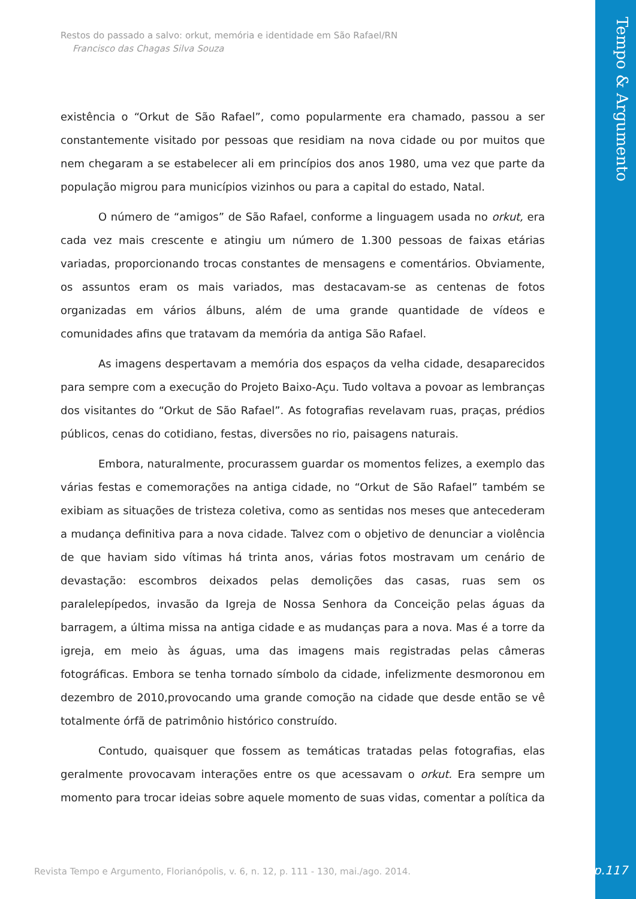Restos do passado a salvo: orkut, memória e identidade em São Rafael/RN
Francisco das Chagas Silva Souza
existência o “Orkut de São Rafael”, como popularmente era chamado, passou a ser constantemente visitado por pessoas que residiam na nova cidade ou por muitos que nem chegaram a se estabelecer ali em princípios dos anos 1980, uma vez que parte da população migrou para municípios vizinhos ou para a capital do estado, Natal.
O número de “amigos” de São Rafael, conforme a linguagem usada no orkut, era cada vez mais crescente e atingiu um número de 1.300 pessoas de faixas etárias variadas, proporcionando trocas constantes de mensagens e comentários. Obviamente, os assuntos eram os mais variados, mas destacavam-se as centenas de fotos organizadas em vários álbuns, além de uma grande quantidade de vídeos e comunidades afins que tratavam da memória da antiga São Rafael.
As imagens despertavam a memória dos espaços da velha cidade, desaparecidos para sempre com a execução do Projeto Baixo-Açu. Tudo voltava a povoar as lembranças dos visitantes do “Orkut de São Rafael”. As fotografias revelavam ruas, praças, prédios públicos, cenas do cotidiano, festas, diversões no rio, paisagens naturais.
Embora, naturalmente, procurassem guardar os momentos felizes, a exemplo das várias festas e comemorações na antiga cidade, no “Orkut de São Rafael” também se exibiam as situações de tristeza coletiva, como as sentidas nos meses que antecederam a mudança definitiva para a nova cidade. Talvez com o objetivo de denunciar a violência de que haviam sido vítimas há trinta anos, várias fotos mostravam um cenário de devastação: escombros deixados pelas demolições das casas, ruas sem os paralelepípedos, invasão da Igreja de Nossa Senhora da Conceição pelas águas da barragem, a última missa na antiga cidade e as mudanças para a nova. Mas é a torre da igreja, em meio às águas, uma das imagens mais registradas pelas câmeras fotográficas. Embora se tenha tornado símbolo da cidade, infelizmente desmoronou em dezembro de 2010,provocando uma grande comoção na cidade que desde então se vê totalmente órfã de patrimônio histórico construído.
Contudo, quaisquer que fossem as temáticas tratadas pelas fotografias, elas geralmente provocavam interações entre os que acessavam o orkut. Era sempre um momento para trocar ideias sobre aquele momento de suas vidas, comentar a política da
Revista Tempo e Argumento, Florianópolis, v. 6, n. 12, p. 111 - 130, mai./ago. 2014.
Tempo & Argumento
p.117